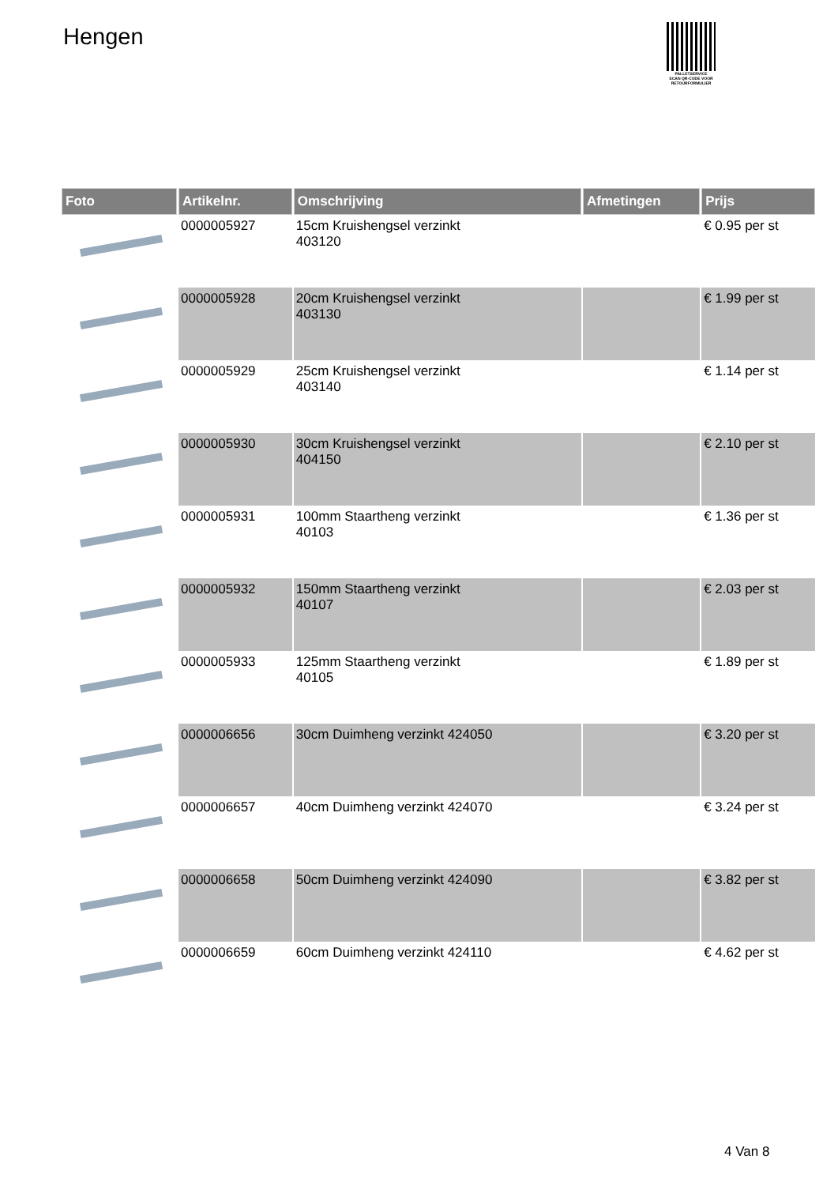Hengen
PALLETSERVICE
SCAN QR-CODE VOOR
RETOURFORMULIER
| Foto | Artikelnr. | Omschrijving | Afmetingen | Prijs |
| --- | --- | --- | --- | --- |
| | 0000005927 | 15cm Kruishengsel verzinkt 403120 | | € 0.95 per st |
| | 0000005928 | 20cm Kruishengsel verzinkt 403130 | | € 1.99 per st |
| | 0000005929 | 25cm Kruishengsel verzinkt 403140 | | € 1.14 per st |
| | 0000005930 | 30cm Kruishengsel verzinkt 404150 | | € 2.10 per st |
| | 0000005931 | 100mm Staartheng verzinkt 40103 | | € 1.36 per st |
| | 0000005932 | 150mm Staartheng verzinkt 40107 | | € 2.03 per st |
| | 0000005933 | 125mm Staartheng verzinkt 40105 | | € 1.89 per st |
| | 0000006656 | 30cm Duimheng verzinkt 424050 | | € 3.20 per st |
| | 0000006657 | 40cm Duimheng verzinkt 424070 | | € 3.24 per st |
| | 0000006658 | 50cm Duimheng verzinkt 424090 | | € 3.82 per st |
| | 0000006659 | 60cm Duimheng verzinkt 424110 | | € 4.62 per st |
4 Van 8